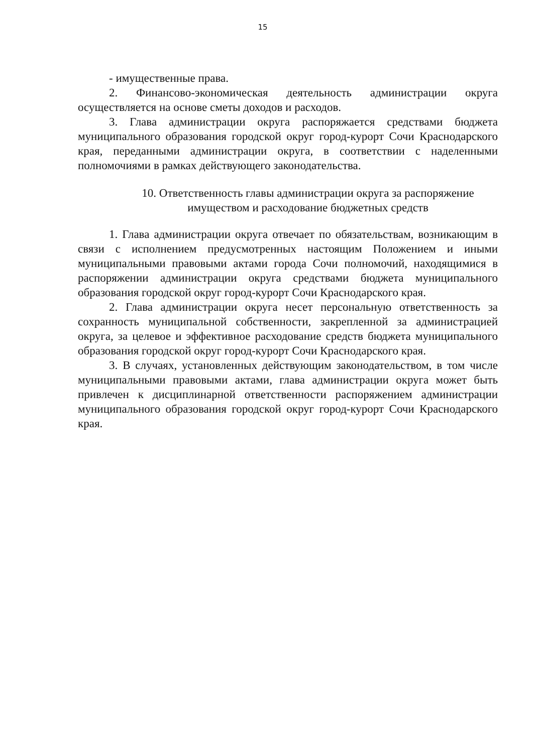15
- имущественные права.
2. Финансово-экономическая деятельность администрации округа осуществляется на основе сметы доходов и расходов.
3. Глава администрации округа распоряжается средствами бюджета муниципального образования городской округ город-курорт Сочи Краснодарского края, переданными администрации округа, в соответствии с наделенными полномочиями в рамках действующего законодательства.
10. Ответственность главы администрации округа за распоряжение
имуществом и расходование бюджетных средств
1. Глава администрации округа отвечает по обязательствам, возникающим в связи с исполнением предусмотренных настоящим Положением и иными муниципальными правовыми актами города Сочи полномочий, находящимися в распоряжении администрации округа средствами бюджета муниципального образования городской округ город-курорт Сочи Краснодарского края.
2. Глава администрации округа несет персональную ответственность за сохранность муниципальной собственности, закрепленной за администрацией округа, за целевое и эффективное расходование средств бюджета муниципального образования городской округ город-курорт Сочи Краснодарского края.
3. В случаях, установленных действующим законодательством, в том числе муниципальными правовыми актами, глава администрации округа может быть привлечен к дисциплинарной ответственности распоряжением администрации муниципального образования городской округ город-курорт Сочи Краснодарского края.